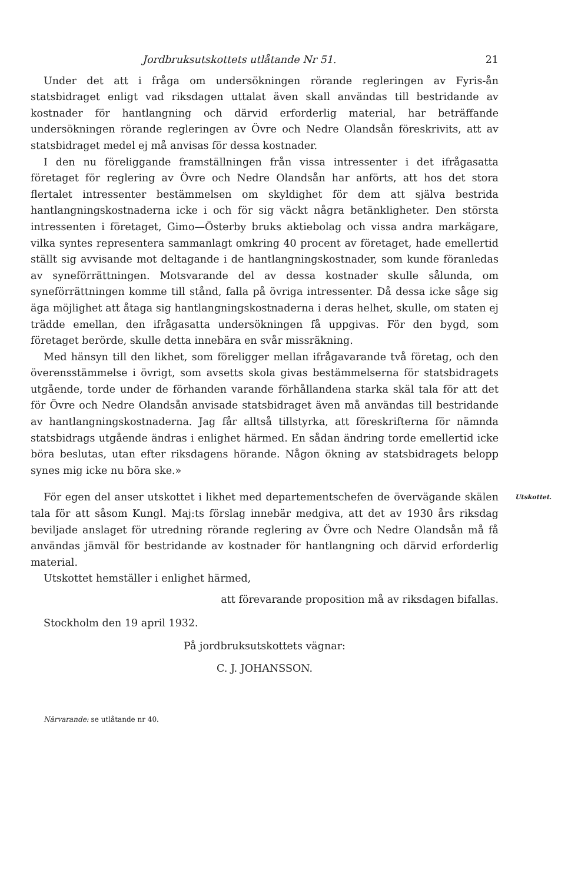Jordbruksutskottets utlåtande Nr 51. 21
Under det att i fråga om undersökningen rörande regleringen av Fyris-ån statsbidraget enligt vad riksdagen uttalat även skall användas till bestridande av kostnader för hantlangning och därvid erforderlig material, har beträffande undersökningen rörande regleringen av Övre och Nedre Olandsån föreskrivits, att av statsbidraget medel ej må anvisas för dessa kostnader.
I den nu föreliggande framställningen från vissa intressenter i det ifrågasatta företaget för reglering av Övre och Nedre Olandsån har anförts, att hos det stora flertalet intressenter bestämmelsen om skyldighet för dem att själva bestrida hantlangningskostnaderna icke i och för sig väckt några betänkligheter. Den största intressenten i företaget, Gimo—Österby bruks aktiebolag och vissa andra markägare, vilka syntes representera sammanlagt omkring 40 procent av företaget, hade emellertid ställt sig avvisande mot deltagande i de hantlangningskostnader, som kunde föranledas av syneförrättningen. Motsvarande del av dessa kostnader skulle sålunda, om syneförrättningen komme till stånd, falla på övriga intressenter. Då dessa icke såge sig äga möjlighet att åtaga sig hantlangningskostnaderna i deras helhet, skulle, om staten ej trädde emellan, den ifrågasatta undersökningen få uppgivas. För den bygd, som företaget berörde, skulle detta innebära en svår missräkning.
Med hänsyn till den likhet, som föreligger mellan ifrågavarande två företag, och den överensstämmelse i övrigt, som avsetts skola givas bestämmelserna för statsbidragets utgående, torde under de förhanden varande förhållandena starka skäl tala för att det för Övre och Nedre Olandsån anvisade statsbidraget även må användas till bestridande av hantlangningskostnaderna. Jag får alltså tillstyrka, att föreskrifterna för nämnda statsbidrags utgående ändras i enlighet härmed. En sådan ändring torde emellertid icke böra beslutas, utan efter riksdagens hörande. Någon ökning av statsbidragets belopp synes mig icke nu böra ske.»
För egen del anser utskottet i likhet med departementschefen de övervägande skälen tala för att såsom Kungl. Maj:ts förslag innebär medgiva, att det av 1930 års riksdag beviljade anslaget för utredning rörande reglering av Övre och Nedre Olandsån må få användas jämväl för bestridande av kostnader för hantlangning och därvid erforderlig material.
Utskottet.
Utskottet hemställer i enlighet härmed,
att förevarande proposition må av riksdagen bifallas.
Stockholm den 19 april 1932.
På jordbruksutskottets vägnar:
C. J. JOHANSSON.
Närvarande: se utlåtande nr 40.